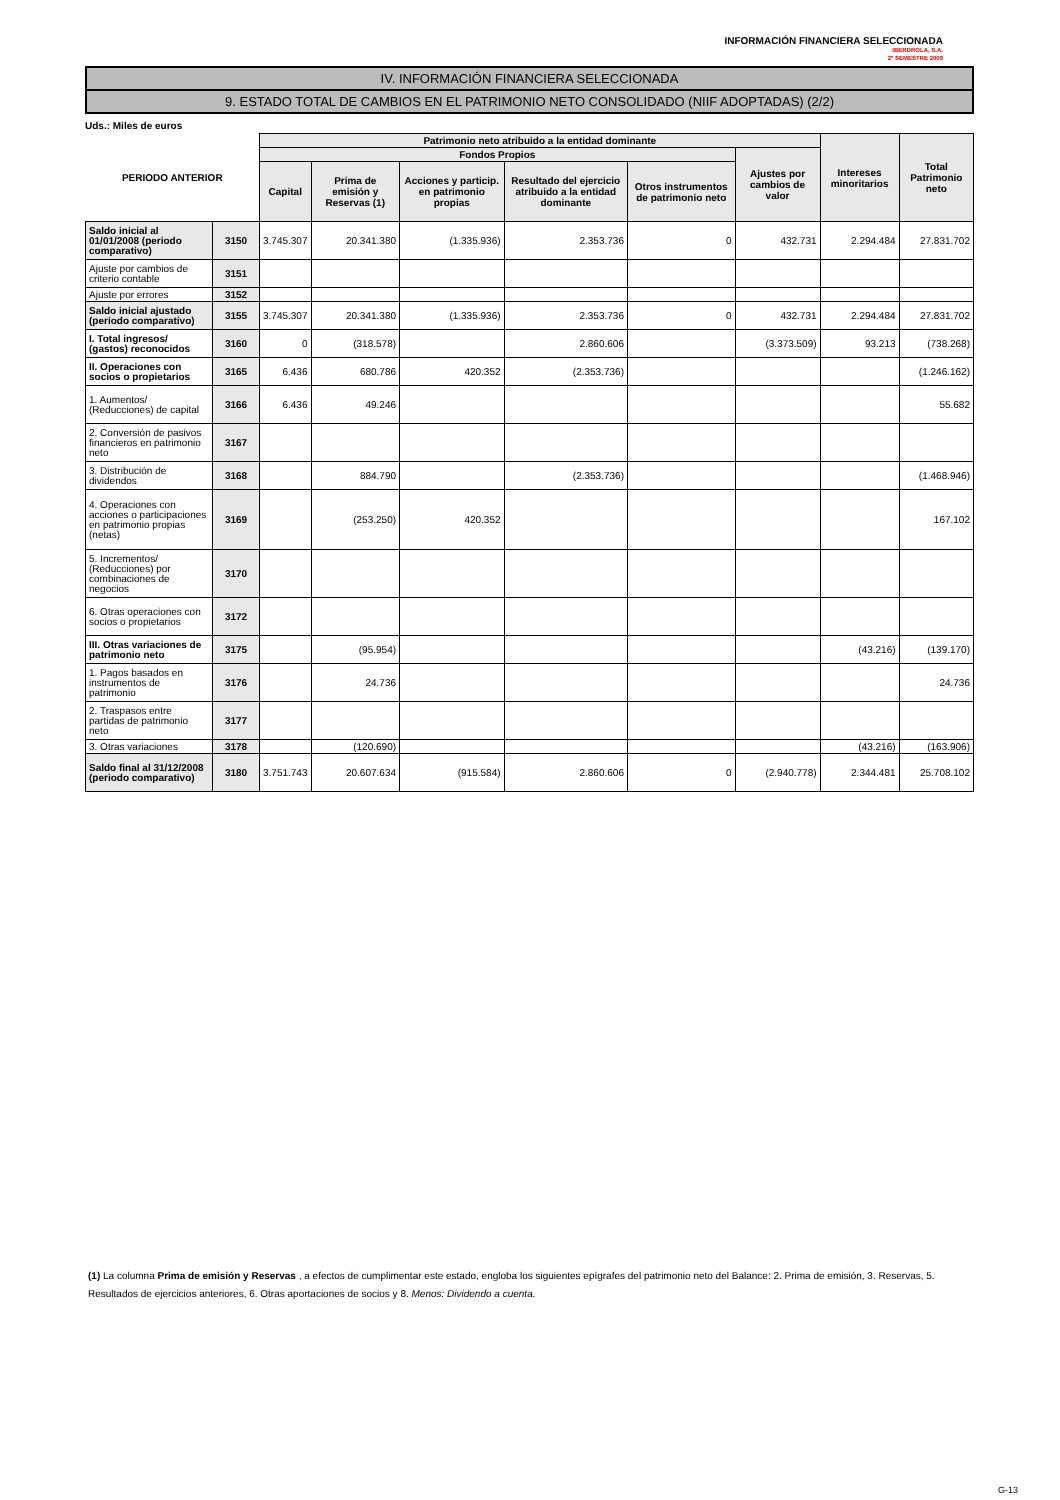INFORMACIÓN FINANCIERA SELECCIONADA
IBERDROLA, S.A.
2º SEMESTRE 2009
IV. INFORMACIÓN FINANCIERA SELECCIONADA
9. ESTADO TOTAL DE CAMBIOS EN EL PATRIMONIO NETO CONSOLIDADO (NIIF ADOPTADAS) (2/2)
Uds.: Miles de euros
| PERIODO ANTERIOR | | Patrimonio neto atribuido a la entidad dominante | | | | | | Intereses minoritarios | Total Patrimonio neto |
| --- | --- | --- | --- | --- | --- | --- | --- | --- | --- |
| | | Fondos Propios | | | | | Ajustes por cambios de valor | | |
| | | Capital | Prima de emisión y Reservas (1) | Acciones y particip. en patrimonio propias | Resultado del ejercicio atribuido a la entidad dominante | Otros instrumentos de patrimonio neto | | | |
| Saldo inicial al 01/01/2008 (periodo comparativo) | 3150 | 3.745.307 | 20.341.380 | (1.335.936) | 2.353.736 | 0 | 432.731 | 2.294.484 | 27.831.702 |
| Ajuste por cambios de criterio contable | 3151 | | | | | | | | |
| Ajuste por errores | 3152 | | | | | | | | |
| Saldo inicial ajustado (periodo comparativo) | 3155 | 3.745.307 | 20.341.380 | (1.335.936) | 2.353.736 | 0 | 432.731 | 2.294.484 | 27.831.702 |
| I. Total ingresos/ (gastos) reconocidos | 3160 | 0 | (318.578) | | 2.860.606 | | (3.373.509) | 93.213 | (738.268) |
| II. Operaciones con socios o propietarios | 3165 | 6.436 | 680.786 | 420.352 | (2.353.736) | | | | (1.246.162) |
| 1. Aumentos/ (Reducciones) de capital | 3166 | 6.436 | 49.246 | | | | | | 55.682 |
| 2. Conversión de pasivos financieros en patrimonio neto | 3167 | | | | | | | | |
| 3. Distribución de dividendos | 3168 | | 884.790 | | (2.353.736) | | | | (1.468.946) |
| 4. Operaciones con acciones o participaciones en patrimonio propias (netas) | 3169 | | (253.250) | 420.352 | | | | | 167.102 |
| 5. Incrementos/ (Reducciones) por combinaciones de negocios | 3170 | | | | | | | | |
| 6. Otras operaciones con socios o propietarios | 3172 | | | | | | | | |
| III. Otras variaciones de patrimonio neto | 3175 | | (95.954) | | | | | (43.216) | (139.170) |
| 1. Pagos basados en instrumentos de patrimonio | 3176 | | 24.736 | | | | | | 24.736 |
| 2. Traspasos entre partidas de patrimonio neto | 3177 | | | | | | | | |
| 3. Otras variaciones | 3178 | | (120.690) | | | | | (43.216) | (163.906) |
| Saldo final al 31/12/2008 (periodo comparativo) | 3180 | 3.751.743 | 20.607.634 | (915.584) | 2.860.606 | 0 | (2.940.778) | 2.344.481 | 25.708.102 |
(1) La columna Prima de emisión y Reservas , a efectos de cumplimentar este estado, engloba los siguientes epígrafes del patrimonio neto del Balance: 2. Prima de emisión, 3. Reservas, 5. Resultados de ejercicios anteriores, 6. Otras aportaciones de socios y 8. Menos: Dividendo a cuenta.
G-13